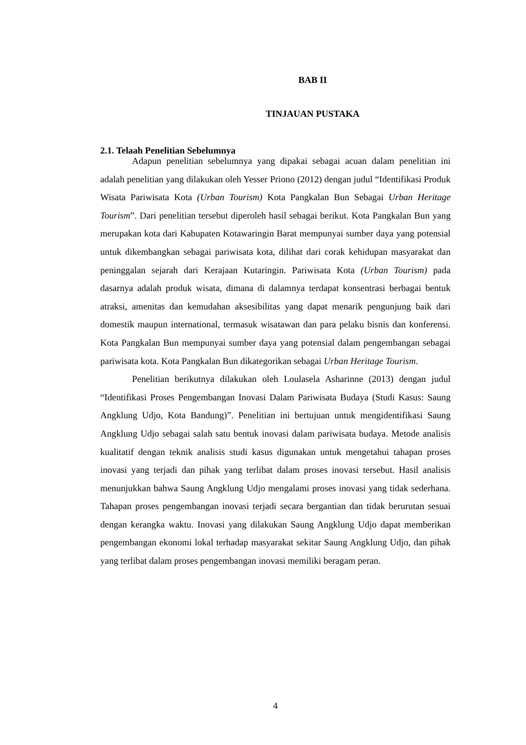BAB II
TINJAUAN PUSTAKA
2.1. Telaah Penelitian Sebelumnya
Adapun penelitian sebelumnya yang dipakai sebagai acuan dalam penelitian ini adalah penelitian yang dilakukan oleh Yesser Priono (2012) dengan judul “Identifikasi Produk Wisata Pariwisata Kota (Urban Tourism) Kota Pangkalan Bun Sebagai Urban Heritage Tourism”. Dari penelitian tersebut diperoleh hasil sebagai berikut. Kota Pangkalan Bun yang merupakan kota dari Kabupaten Kotawaringin Barat mempunyai sumber daya yang potensial untuk dikembangkan sebagai pariwisata kota, dilihat dari corak kehidupan masyarakat dan peninggalan sejarah dari Kerajaan Kutaringin. Pariwisata Kota (Urban Tourism) pada dasarnya adalah produk wisata, dimana di dalamnya terdapat konsentrasi berbagai bentuk atraksi, amenitas dan kemudahan aksesibilitas yang dapat menarik pengunjung baik dari domestik maupun international, termasuk wisatawan dan para pelaku bisnis dan konferensi. Kota Pangkalan Bun mempunyai sumber daya yang potensial dalam pengembangan sebagai pariwisata kota. Kota Pangkalan Bun dikategorikan sebagai Urban Heritage Tourism.
Penelitian berikutnya dilakukan oleh Loulasela Asharinne (2013) dengan judul “Identifikasi Proses Pengembangan Inovasi Dalam Pariwisata Budaya (Studi Kasus: Saung Angklung Udjo, Kota Bandung)”. Penelitian ini bertujuan untuk mengidentifikasi Saung Angklung Udjo sebagai salah satu bentuk inovasi dalam pariwisata budaya. Metode analisis kualitatif dengan teknik analisis studi kasus digunakan untuk mengetahui tahapan proses inovasi yang terjadi dan pihak yang terlibat dalam proses inovasi tersebut. Hasil analisis menunjukkan bahwa Saung Angklung Udjo mengalami proses inovasi yang tidak sederhana. Tahapan proses pengembangan inovasi terjadi secara bergantian dan tidak berurutan sesuai dengan kerangka waktu. Inovasi yang dilakukan Saung Angklung Udjo dapat memberikan pengembangan ekonomi lokal terhadap masyarakat sekitar Saung Angklung Udjo, dan pihak yang terlibat dalam proses pengembangan inovasi memiliki beragam peran.
4